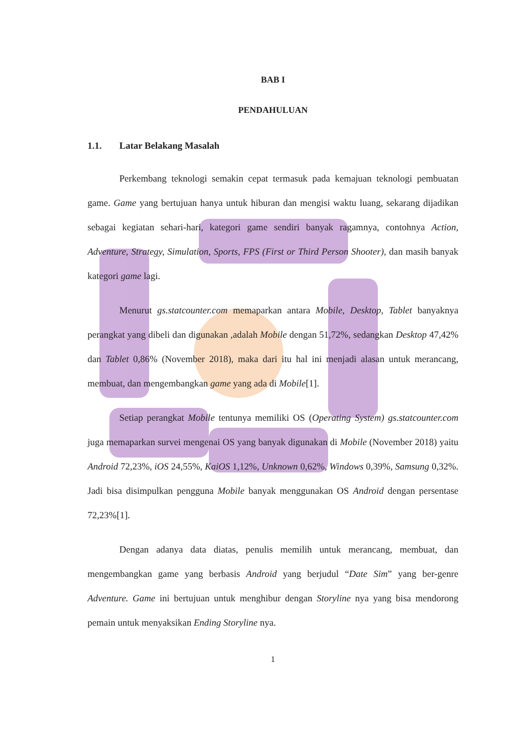BAB I
PENDAHULUAN
1.1. Latar Belakang Masalah
Perkembang teknologi semakin cepat termasuk pada kemajuan teknologi pembuatan game. Game yang bertujuan hanya untuk hiburan dan mengisi waktu luang, sekarang dijadikan sebagai kegiatan sehari-hari, kategori game sendiri banyak ragamnya, contohnya Action, Adventure, Strategy, Simulation, Sports, FPS (First or Third Person Shooter), dan masih banyak kategori game lagi.
Menurut gs.statcounter.com memaparkan antara Mobile, Desktop, Tablet banyaknya perangkat yang dibeli dan digunakan ,adalah Mobile dengan 51,72%, sedangkan Desktop 47,42% dan Tablet 0,86% (November 2018), maka dari itu hal ini menjadi alasan untuk merancang, membuat, dan mengembangkan game yang ada di Mobile[1].
Setiap perangkat Mobile tentunya memiliki OS (Operating System) gs.statcounter.com juga memaparkan survei mengenai OS yang banyak digunakan di Mobile (November 2018) yaitu Android 72,23%, iOS 24,55%, KaiOS 1,12%, Unknown 0,62%, Windows 0,39%, Samsung 0,32%. Jadi bisa disimpulkan pengguna Mobile banyak menggunakan OS Android dengan persentase 72,23%[1].
Dengan adanya data diatas, penulis memilih untuk merancang, membuat, dan mengembangkan game yang berbasis Android yang berjudul “Date Sim” yang ber-genre Adventure. Game ini bertujuan untuk menghibur dengan Storyline nya yang bisa mendorong pemain untuk menyaksikan Ending Storyline nya.
1